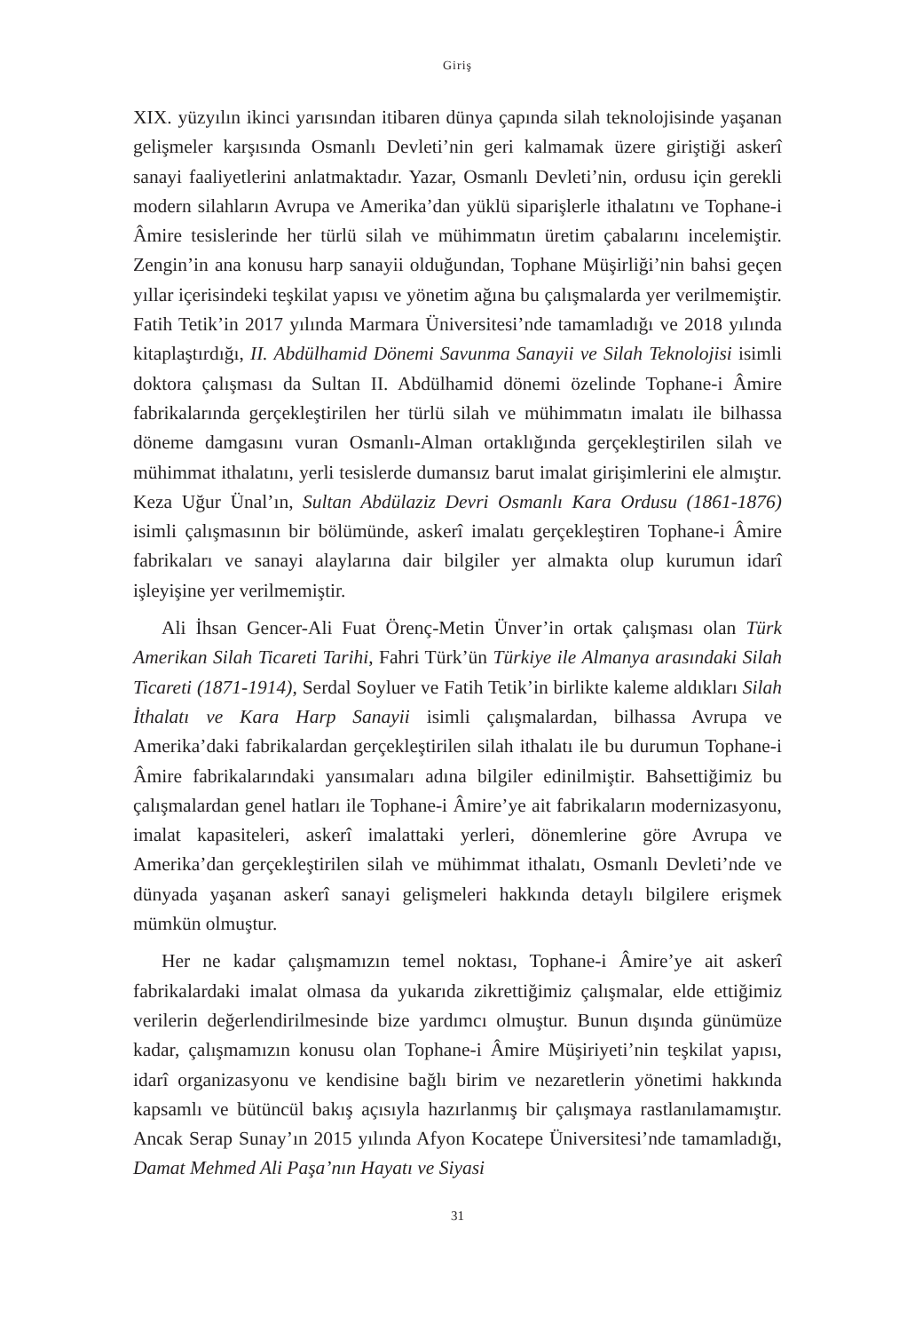Giriş
XIX. yüzyılın ikinci yarısından itibaren dünya çapında silah teknolojisinde yaşanan gelişmeler karşısında Osmanlı Devleti’nin geri kalmamak üzere giriştiği askerî sanayi faaliyetlerini anlatmaktadır. Yazar, Osmanlı Devleti’nin, ordusu için gerekli modern silahların Avrupa ve Amerika’dan yüklü siparişlerle ithalatını ve Tophane-i Âmire tesislerinde her türlü silah ve mühimmatın üretim çabalarını incelemiştir. Zengin’in ana konusu harp sanayii olduğundan, Tophane Müşirliği’nin bahsi geçen yıllar içerisindeki teşkilat yapısı ve yönetim ağına bu çalışmalarda yer verilmemiştir. Fatih Tetik’in 2017 yılında Marmara Üniversitesi’nde tamamladığı ve 2018 yılında kitaplaştırdığı, II. Abdülhamid Dönemi Savunma Sanayii ve Silah Teknolojisi isimli doktora çalışması da Sultan II. Abdülhamid dönemi özelinde Tophane-i Âmire fabrikalarında gerçekleştirilen her türlü silah ve mühimmatın imalatı ile bilhassa döneme damgasını vuran Osmanlı-Alman ortaklığında gerçekleştirilen silah ve mühimmat ithalatını, yerli tesislerde dumansız barut imalat girişimlerini ele almıştır. Keza Uğur Ünal’ın, Sultan Abdülaziz Devri Osmanlı Kara Ordusu (1861-1876) isimli çalışmasının bir bölümünde, askerî imalatı gerçekleştiren Tophane-i Âmire fabrikaları ve sanayi alaylarına dair bilgiler yer almakta olup kurumun idarî işleyişine yer verilmemiştir.
Ali İhsan Gencer-Ali Fuat Örenç-Metin Ünver’in ortak çalışması olan Türk Amerikan Silah Ticareti Tarihi, Fahri Türk’ün Türkiye ile Almanya arasındaki Silah Ticareti (1871-1914), Serdal Soyluer ve Fatih Tetik’in birlikte kaleme aldıkları Silah İthalatı ve Kara Harp Sanayii isimli çalışmalardan, bilhassa Avrupa ve Amerika’daki fabrikalardan gerçekleştirilen silah ithalatı ile bu durumun Tophane-i Âmire fabrikalarındaki yansımaları adına bilgiler edinilmiştir. Bahsettiğimiz bu çalışmalardan genel hatları ile Tophane-i Âmire’ye ait fabrikaların modernizasyonu, imalat kapasiteleri, askerî imalattaki yerleri, dönemlerine göre Avrupa ve Amerika’dan gerçekleştirilen silah ve mühimmat ithalatı, Osmanlı Devleti’nde ve dünyada yaşanan askerî sanayi gelişmeleri hakkında detaylı bilgilere erişmek mümkün olmuştur.
Her ne kadar çalışmamızın temel noktası, Tophane-i Âmire’ye ait askerî fabrikalardaki imalat olmasa da yukarıda zikrettiğimiz çalışmalar, elde ettiğimiz verilerin değerlendirilmesinde bize yardımcı olmuştur. Bunun dışında günümüze kadar, çalışmamızın konusu olan Tophane-i Âmire Müşiriyeti’nin teşkilat yapısı, idarî organizasyonu ve kendisine bağlı birim ve nezaretlerin yönetimi hakkında kapsamlı ve bütüncül bakış açısıyla hazırlanmış bir çalışmaya rastlanılamamıştır. Ancak Serap Sunay’ın 2015 yılında Afyon Kocatepe Üniversitesi’nde tamamladığı, Damat Mehmed Ali Paşa’nın Hayatı ve Siyasi
31